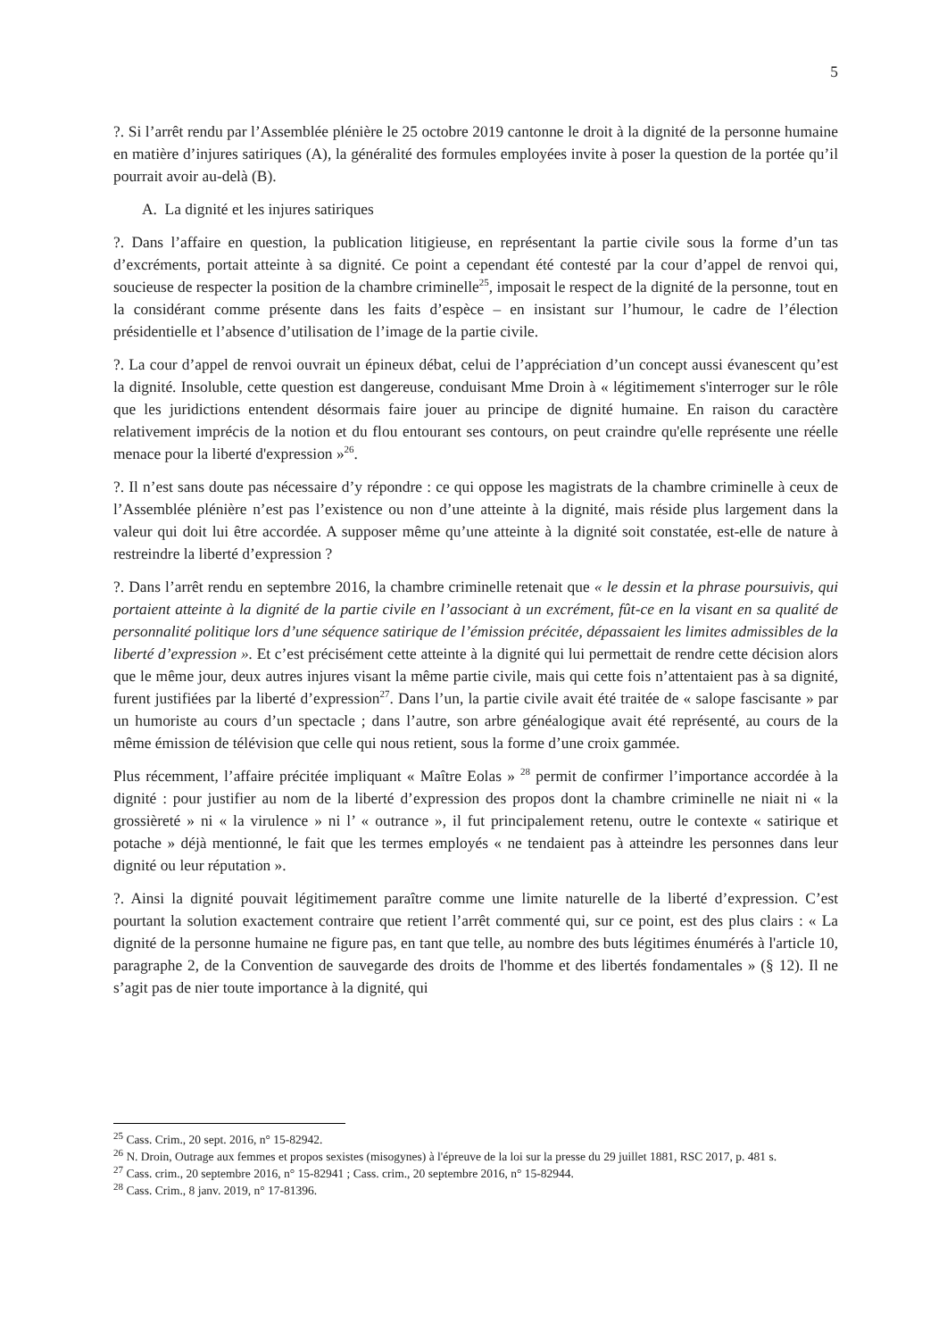5
?. Si l’arrêt rendu par l’Assemblée plénière le 25 octobre 2019 cantonne le droit à la dignité de la personne humaine en matière d’injures satiriques (A), la généralité des formules employées invite à poser la question de la portée qu’il pourrait avoir au-delà (B).
A. La dignité et les injures satiriques
?. Dans l’affaire en question, la publication litigieuse, en représentant la partie civile sous la forme d’un tas d’excréments, portait atteinte à sa dignité. Ce point a cependant été contesté par la cour d’appel de renvoi qui, soucieuse de respecter la position de la chambre criminelle<sup>25</sup>, imposait le respect de la dignité de la personne, tout en la considérant comme présente dans les faits d’espèce – en insistant sur l’humour, le cadre de l’élection présidentielle et l’absence d’utilisation de l’image de la partie civile.
?. La cour d’appel de renvoi ouvrait un épineux débat, celui de l’appréciation d’un concept aussi évanescent qu’est la dignité. Insoluble, cette question est dangereuse, conduisant Mme Droin à « légitimement s'interroger sur le rôle que les juridictions entendent désormais faire jouer au principe de dignité humaine. En raison du caractère relativement imprécis de la notion et du flou entourant ses contours, on peut craindre qu'elle représente une réelle menace pour la liberté d'expression »<sup>26</sup>.
?. Il n’est sans doute pas nécessaire d’y répondre : ce qui oppose les magistrats de la chambre criminelle à ceux de l’Assemblée plénière n’est pas l’existence ou non d’une atteinte à la dignité, mais réside plus largement dans la valeur qui doit lui être accordée. A supposer même qu’une atteinte à la dignité soit constatée, est-elle de nature à restreindre la liberté d’expression ?
?. Dans l’arrêt rendu en septembre 2016, la chambre criminelle retenait que « le dessin et la phrase poursuivis, qui portaient atteinte à la dignité de la partie civile en l’associant à un excrément, fût-ce en la visant en sa qualité de personnalité politique lors d’une séquence satirique de l’émission précitée, dépassaient les limites admissibles de la liberté d’expression ». Et c’est précisément cette atteinte à la dignité qui lui permettait de rendre cette décision alors que le même jour, deux autres injures visant la même partie civile, mais qui cette fois n’attentaient pas à sa dignité, furent justifiées par la liberté d’expression<sup>27</sup>. Dans l’un, la partie civile avait été traitée de « salope fascisante » par un humoriste au cours d’un spectacle ; dans l’autre, son arbre généalogique avait été représenté, au cours de la même émission de télévision que celle qui nous retient, sous la forme d’une croix gammée.
Plus récemment, l’affaire précitée impliquant « Maître Eolas » <sup>28</sup> permit de confirmer l’importance accordée à la dignité : pour justifier au nom de la liberté d’expression des propos dont la chambre criminelle ne niait ni « la grossièreté » ni « la virulence » ni l’ « outrance », il fut principalement retenu, outre le contexte « satirique et potache » déjà mentionné, le fait que les termes employés « ne tendaient pas à atteindre les personnes dans leur dignité ou leur réputation ».
?. Ainsi la dignité pouvait légitimement paraître comme une limite naturelle de la liberté d’expression. C’est pourtant la solution exactement contraire que retient l’arrêt commenté qui, sur ce point, est des plus clairs : « La dignité de la personne humaine ne figure pas, en tant que telle, au nombre des buts légitimes énumérés à l'article 10, paragraphe 2, de la Convention de sauvegarde des droits de l'homme et des libertés fondamentales » (§ 12). Il ne s’agit pas de nier toute importance à la dignité, qui
<sup>25</sup> Cass. Crim., 20 sept. 2016, n° 15-82942.
<sup>26</sup> N. Droin, Outrage aux femmes et propos sexistes (misogynes) à l'épreuve de la loi sur la presse du 29 juillet 1881, RSC 2017, p. 481 s.
<sup>27</sup> Cass. crim., 20 septembre 2016, n° 15-82941 ; Cass. crim., 20 septembre 2016, n° 15-82944.
<sup>28</sup> Cass. Crim., 8 janv. 2019, n° 17-81396.